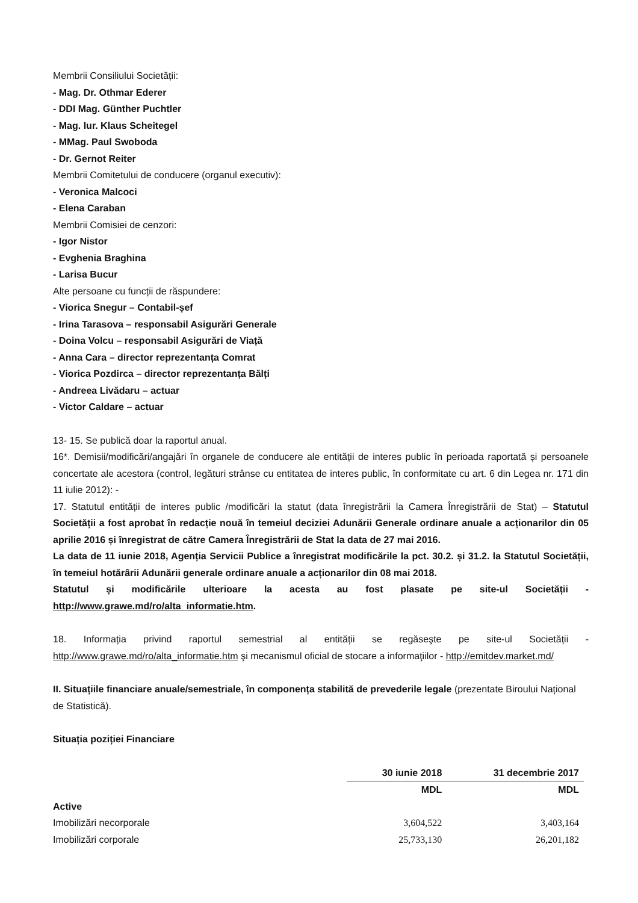Membrii Consiliului Societății:
- Mag. Dr. Othmar Ederer
- DDI Mag. Günther Puchtler
- Mag. Iur. Klaus Scheitegel
- MMag. Paul Swoboda
- Dr. Gernot Reiter
Membrii Comitetului de conducere (organul executiv):
- Veronica Malcoci
- Elena Caraban
Membrii Comisiei de cenzori:
- Igor Nistor
- Evghenia Braghina
- Larisa Bucur
Alte persoane cu funcții de răspundere:
- Viorica Snegur – Contabil-șef
- Irina Tarasova – responsabil Asigurări Generale
- Doina Volcu – responsabil Asigurări de Viață
- Anna Cara – director reprezentanța Comrat
- Viorica Pozdirca – director reprezentanța Bălți
- Andreea Livădaru – actuar
- Victor Caldare – actuar
13- 15. Se publică doar la raportul anual.
16*. Demisii/modificări/angajări în organele de conducere ale entității de interes public în perioada raportată și persoanele concertate ale acestora (control, legături strânse cu entitatea de interes public, în conformitate cu art. 6 din Legea nr. 171 din 11 iulie 2012): -
17. Statutul entității de interes public /modificări la statut (data înregistrării la Camera Înregistrării de Stat) – Statutul Societății a fost aprobat în redacție nouă în temeiul deciziei Adunării Generale ordinare anuale a acționarilor din 05 aprilie 2016 și înregistrat de către Camera Înregistrării de Stat la data de 27 mai 2016.
La data de 11 iunie 2018, Agenția Servicii Publice a înregistrat modificările la pct. 30.2. și 31.2. la Statutul Societății, în temeiul hotărârii Adunării generale ordinare anuale a acționarilor din 08 mai 2018.
Statutul și modificările ulterioare la acesta au fost plasate pe site-ul Societății - http://www.grawe.md/ro/alta_informatie.htm.
18. Informația privind raportul semestrial al entității se regăseşte pe site-ul Societății - http://www.grawe.md/ro/alta_informatie.htm şi mecanismul oficial de stocare a informaţiilor - http://emitdev.market.md/
II. Situațiile financiare anuale/semestriale, în componența stabilită de prevederile legale (prezentate Biroului Național de Statistică).
Situația poziției Financiare
| | 30 iunie 2018 | 31 decembrie 2017 |
| | MDL | MDL |
| Active | | |
| Imobilizări necorporale | 3,604,522 | 3,403,164 |
| Imobilizări corporale | 25,733,130 | 26,201,182 |